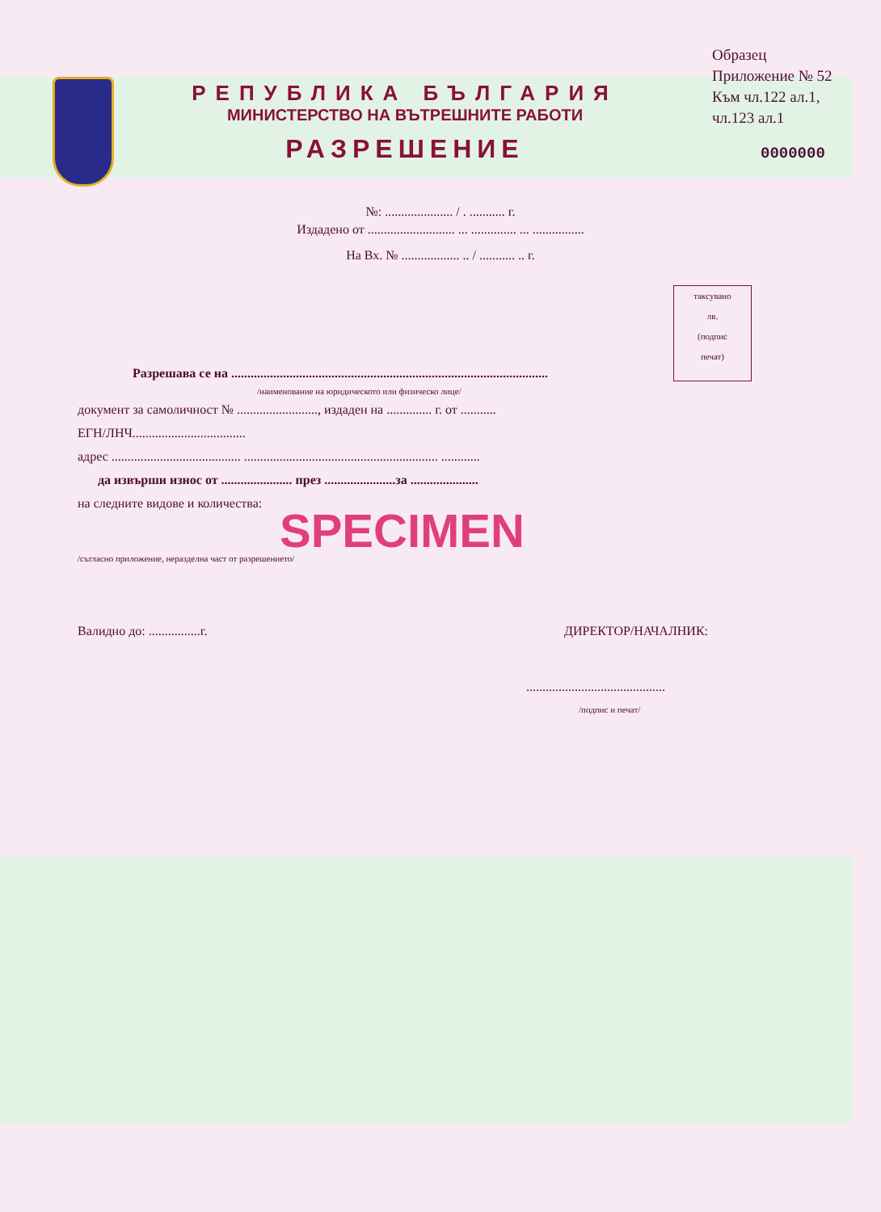РЕПУБЛИКА БЪЛГАРИЯ
МИНИСТЕРСТВО НА ВЪТРЕШНИТЕ РАБОТИ
РАЗРЕШЕНИЕ
Образец
Приложение № 52
Към чл.122 ал.1,
чл.123 ал.1
0000000
№: ..................... / . ........... г.
Издадено от ........................... ... .............. ... ................
На Вх. № .................. .. / ........... .. г.
таксувано
лв.
(подпис
печат)
Разрешава се на ..................................................................................................
/наименование на юридическото или физическо лице/
документ за самоличност № ........................., издаден на .............. г. от ...........
ЕГН/ЛНЧ...................................
адрес ........................................ ............................................................ ............
да извърши износ от ...................... през ......................за .....................
на следните видове и количества:
SPECIMEN
/съгласно приложение, неразделна част от разрешението/
Валидно до: ................г. ДИРЕКТОР/НАЧАЛНИК:
...........................................
/подпис и печат/